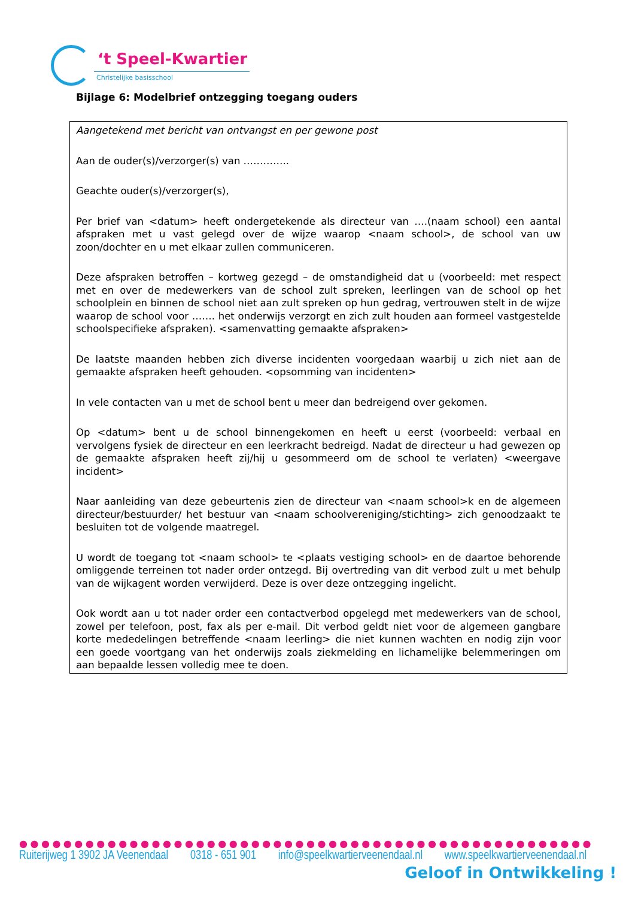‘t Speel-Kwartier
Christelijke basisschool
Bijlage 6: Modelbrief ontzegging toegang ouders
Aangetekend met bericht van ontvangst en per gewone post
Aan de ouder(s)/verzorger(s) van …………..
Geachte ouder(s)/verzorger(s),
Per brief van <datum> heeft ondergetekende als directeur van ….(naam school) een aantal afspraken met u vast gelegd over de wijze waarop <naam school>, de school van uw zoon/dochter en u met elkaar zullen communiceren.
Deze afspraken betroffen – kortweg gezegd – de omstandigheid dat u (voorbeeld: met respect met en over de medewerkers van de school zult spreken, leerlingen van de school op het schoolplein en binnen de school niet aan zult spreken op hun gedrag, vertrouwen stelt in de wijze waarop de school voor ……. het onderwijs verzorgt en zich zult houden aan formeel vastgestelde schoolspecifieke afspraken). <samenvatting gemaakte afspraken>
De laatste maanden hebben zich diverse incidenten voorgedaan waarbij u zich niet aan de gemaakte afspraken heeft gehouden. <opsomming van incidenten>
In vele contacten van u met de school bent u meer dan bedreigend over gekomen.
Op <datum> bent u de school binnengekomen en heeft u eerst (voorbeeld: verbaal en vervolgens fysiek de directeur en een leerkracht bedreigd. Nadat de directeur u had gewezen op de gemaakte afspraken heeft zij/hij u gesommeerd om de school te verlaten) <weergave incident>
Naar aanleiding van deze gebeurtenis zien de directeur van <naam school>k en de algemeen directeur/bestuurder/ het bestuur van <naam schoolvereniging/stichting> zich genoodzaakt te besluiten tot de volgende maatregel.
U wordt de toegang tot <naam school> te <plaats vestiging school> en de daartoe behorende omliggende terreinen tot nader order ontzegd. Bij overtreding van dit verbod zult u met behulp van de wijkagent worden verwijderd. Deze is over deze ontzegging ingelicht.
Ook wordt aan u tot nader order een contactverbod opgelegd met medewerkers van de school, zowel per telefoon, post, fax als per e-mail. Dit verbod geldt niet voor de algemeen gangbare korte mededelingen betreffende <naam leerling> die niet kunnen wachten en nodig zijn voor een goede voortgang van het onderwijs zoals ziekmelding en lichamelijke belemmeringen om aan bepaalde lessen volledig mee te doen.
●●●●●●●●●●●●●●●●●●●●●●●●●●●●●●●●●●●●●●●●●●●●●●●●●●●●
Ruiterijweg 1 3902 JA Veenendaal 0318 - 651 901 info@speelkwartierveenendaal.nl www.speelkwartierveenendaal.nl
Geloof in Ontwikkeling !